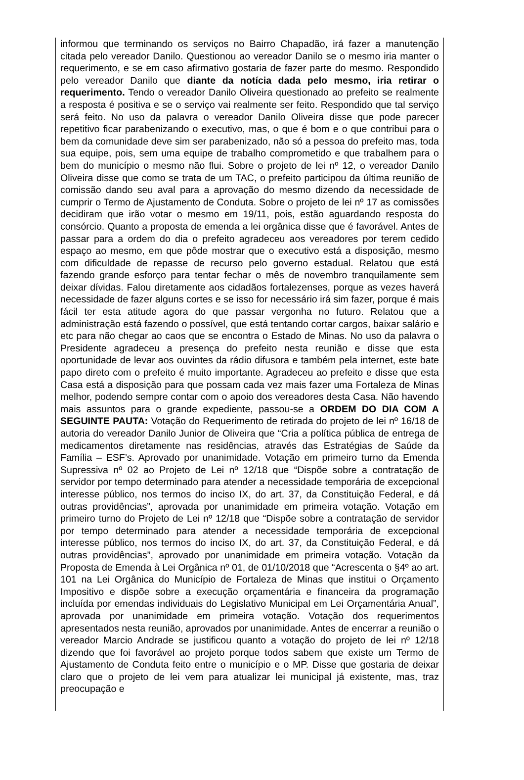informou que terminando os serviços no Bairro Chapadão, irá fazer a manutenção citada pelo vereador Danilo. Questionou ao vereador Danilo se o mesmo iria manter o requerimento, e se em caso afirmativo gostaria de fazer parte do mesmo. Respondido pelo vereador Danilo que diante da notícia dada pelo mesmo, iria retirar o requerimento. Tendo o vereador Danilo Oliveira questionado ao prefeito se realmente a resposta é positiva e se o serviço vai realmente ser feito. Respondido que tal serviço será feito. No uso da palavra o vereador Danilo Oliveira disse que pode parecer repetitivo ficar parabenizando o executivo, mas, o que é bom e o que contribui para o bem da comunidade deve sim ser parabenizado, não só a pessoa do prefeito mas, toda sua equipe, pois, sem uma equipe de trabalho comprometido e que trabalhem para o bem do município o mesmo não flui. Sobre o projeto de lei nº 12, o vereador Danilo Oliveira disse que como se trata de um TAC, o prefeito participou da última reunião de comissão dando seu aval para a aprovação do mesmo dizendo da necessidade de cumprir o Termo de Ajustamento de Conduta. Sobre o projeto de lei nº 17 as comissões decidiram que irão votar o mesmo em 19/11, pois, estão aguardando resposta do consórcio. Quanto a proposta de emenda a lei orgânica disse que é favorável. Antes de passar para a ordem do dia o prefeito agradeceu aos vereadores por terem cedido espaço ao mesmo, em que pôde mostrar que o executivo está a disposição, mesmo com dificuldade de repasse de recurso pelo governo estadual. Relatou que está fazendo grande esforço para tentar fechar o mês de novembro tranquilamente sem deixar dívidas. Falou diretamente aos cidadãos fortalezenses, porque as vezes haverá necessidade de fazer alguns cortes e se isso for necessário irá sim fazer, porque é mais fácil ter esta atitude agora do que passar vergonha no futuro. Relatou que a administração está fazendo o possível, que está tentando cortar cargos, baixar salário e etc para não chegar ao caos que se encontra o Estado de Minas. No uso da palavra o Presidente agradeceu a presença do prefeito nesta reunião e disse que esta oportunidade de levar aos ouvintes da rádio difusora e também pela internet, este bate papo direto com o prefeito é muito importante. Agradeceu ao prefeito e disse que esta Casa está a disposição para que possam cada vez mais fazer uma Fortaleza de Minas melhor, podendo sempre contar com o apoio dos vereadores desta Casa. Não havendo mais assuntos para o grande expediente, passou-se a ORDEM DO DIA COM A SEGUINTE PAUTA: Votação do Requerimento de retirada do projeto de lei nº 16/18 de autoria do vereador Danilo Junior de Oliveira que “Cria a política pública de entrega de medicamentos diretamente nas residências, através das Estratégias de Saúde da Família – ESF’s. Aprovado por unanimidade. Votação em primeiro turno da Emenda Supressiva nº 02 ao Projeto de Lei nº 12/18 que “Dispõe sobre a contratação de servidor por tempo determinado para atender a necessidade temporária de excepcional interesse público, nos termos do inciso IX, do art. 37, da Constituição Federal, e dá outras providências”, aprovada por unanimidade em primeira votação. Votação em primeiro turno do Projeto de Lei nº 12/18 que “Dispõe sobre a contratação de servidor por tempo determinado para atender a necessidade temporária de excepcional interesse público, nos termos do inciso IX, do art. 37, da Constituição Federal, e dá outras providências”, aprovado por unanimidade em primeira votação. Votação da Proposta de Emenda à Lei Orgânica nº 01, de 01/10/2018 que “Acrescenta o §4º ao art. 101 na Lei Orgânica do Município de Fortaleza de Minas que institui o Orçamento Impositivo e dispõe sobre a execução orçamentária e financeira da programação incluída por emendas individuais do Legislativo Municipal em Lei Orçamentária Anual”, aprovada por unanimidade em primeira votação. Votação dos requerimentos apresentados nesta reunião, aprovados por unanimidade. Antes de encerrar a reunião o vereador Marcio Andrade se justificou quanto a votação do projeto de lei nº 12/18 dizendo que foi favorável ao projeto porque todos sabem que existe um Termo de Ajustamento de Conduta feito entre o município e o MP. Disse que gostaria de deixar claro que o projeto de lei vem para atualizar lei municipal já existente, mas, traz preocupação e